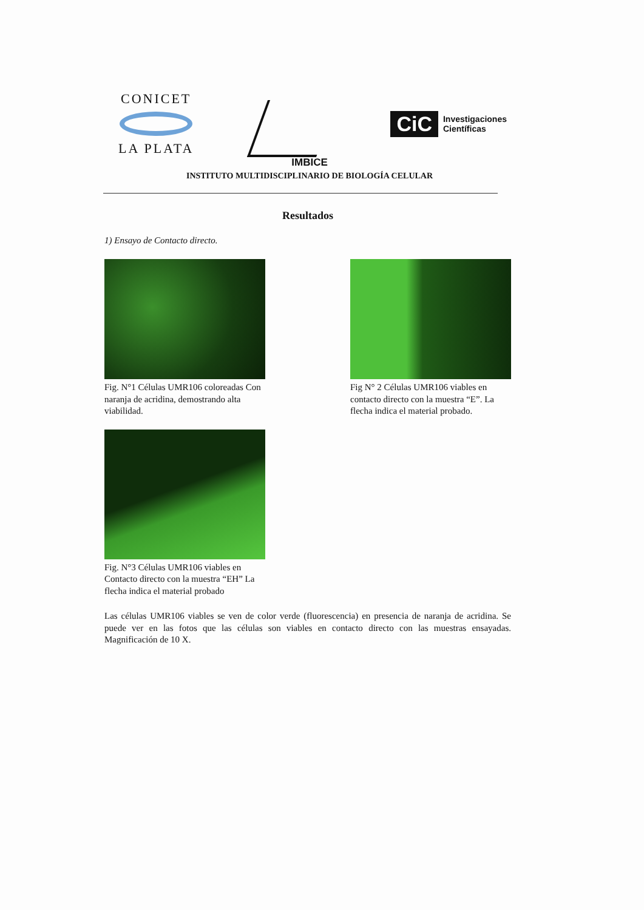CONICET
LA PLATA
CiC Investigaciones
Científicas
IMBICE
INSTITUTO MULTIDISCIPLINARIO DE BIOLOGÍA CELULAR
Resultados
1) Ensayo de Contacto directo.
Fig. N°1 Células UMR106 coloreadas Con naranja de acridina, demostrando alta viabilidad.
Fig N° 2 Células UMR106 viables en contacto directo con la muestra “E”. La flecha indica el material probado.
Fig. N°3 Células UMR106 viables en Contacto directo con la muestra “EH” La flecha indica el material probado
Las células UMR106 viables se ven de color verde (fluorescencia) en presencia de naranja de acridina. Se puede ver en las fotos que las células son viables en contacto directo con las muestras ensayadas. Magnificación de 10 X.